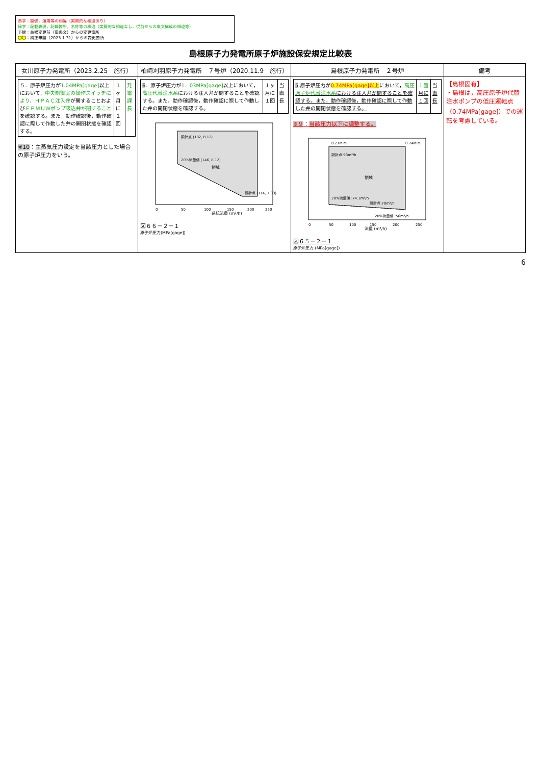赤字：設備，運用等の相違（実質的な相違あり）
緑字：記載表現，記載箇所，名称等の相違（実質的な相違なし，従前からの条文構成の相違等）
下線：島根変更前（旧条文）からの変更箇所
〇〇：補正申請（2023.1.31）からの変更箇所
島根原子力発電所原子炉施設保安規定比較表
| 女川原子力発電所（2023.2.25 施行） | 柏崎刈羽原子力発電所 ７号炉（2020.11.9 施行） | 島根原子力発電所 ２号炉 | 備考 |
| --- | --- | --- | --- |
| / ５．原子炉圧力が 1.04MPa[gage] 以上において， 中央制御室の操作スイッチにより，ＨＰＡＣ注入弁 が開することおよび ＦＰＭＵＷポンプ吸込弁が閉すること を確認する。また，動作確認後，動作確認に際して作動した弁の開閉状態を確認する。 / １ヶ月に１回 / 発電課長 / ※10 ：主蒸気圧力設定を当該圧力とした場合の原子炉圧力をいう。 | / 6 ．原子炉圧力が 1．03MPa[gage] 以上において， 高圧代替注水系 における注入弁が開することを確認する。また，動作確認後，動作確認に際して作動した弁の開閉状態を確認する。 / １ヶ月に１回 / 当直長 / 領域 系統流量 (m³/h) 設計点 (114, 1.03) 20%流量値 (146, 8.12) 設計点 (182, 8.12) 0 50 100 150 200 250 図６６－２－１ 原子炉圧力(MPa[gage]) | / 5 .原子炉圧力が 0.74MPa[gage]以上 において， 高圧原子炉代替注水系 における注入弁が開することを確認する。また，動作確認後，動作確認に際して作動した弁の開閉状態を確認する。 / １ 箇 月に１回 / 当直長 / ※９ ： 当該圧力以下に調整する。 領域 流量 (m³/h) 20%流量値 :74.1m³/h 設計点:93m³/h 設計点:70m³/h 20%流量値 :56m³/h 8.21MPa 0.74MPa 0 50 100 150 200 250 図６ ５ －２－１ 原子炉圧力 (MPa[gage]) | 【島根固有】 ・島根は，高圧原子炉代替注水ポンプの低圧運転点（0.74MPa[gage]）での運転を考慮している。 |
6